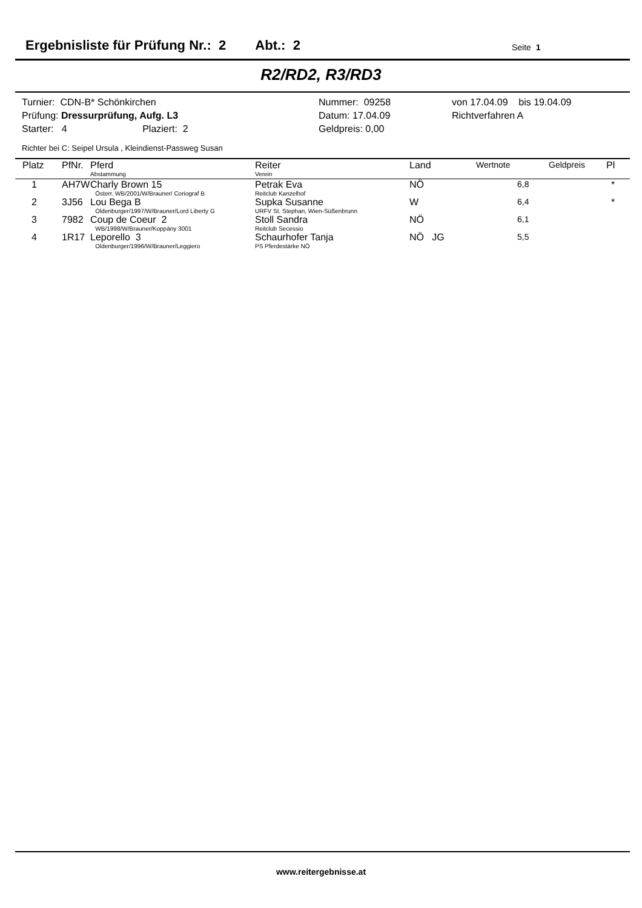Ergebnisliste für Prüfung Nr.: 2 Abt.: 2
Seite 1
R2/RD2, R3/RD3
| Turnier: CDN-B* Schönkirchen | Nummer: 09258 | von 17.04.09 bis 19.04.09 |
| Prüfung: Dressurprüfung, Aufg. L3 | Datum: 17.04.09 | Richtverfahren A |
| Starter: 4 Plaziert: 2 | Geldpreis: 0,00 | |
Richter bei C: Seipel Ursula , Kleindienst-Passweg Susan
| Platz | PfNr. | Pferd Abstammung | Reiter Verein | Land | Wertnote | Geldpreis | Pl |
| --- | --- | --- | --- | --- | --- | --- | --- |
| 1 | AH7W | Charly Brown 15 Österr. WB/2001/W/Brauner/ Coriograf B | Petrak Eva Reitclub Kanzelhof | NÖ | 6,8 | | * |
| 2 | 3J56 | Lou Bega B Oldenburger/1997/W/Brauner/Lord Liberty G | Supka Susanne URFV St. Stephan, Wien-Süßenbrunn | W | 6,4 | | * |
| 3 | 7982 | Coup de Coeur 2 WB/1998/W/Brauner/Koppány 3001 | Stoll Sandra Reitclub Secessio | NÖ | 6,1 | | |
| 4 | 1R17 | Leporello 3 Oldenburger/1996/W/Brauner/Leggiero | Schaurhofer Tanja PS Pferdestärke NÖ | NÖ JG | 5,5 | | |
www.reitergebnisse.at